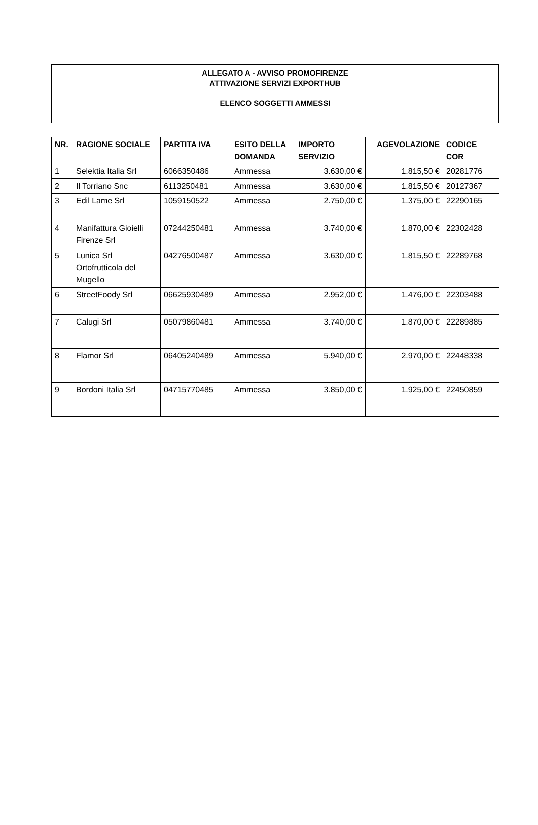ALLEGATO A - AVVISO PROMOFIRENZE
ATTIVAZIONE SERVIZI EXPORTHUB
ELENCO SOGGETTI AMMESSI
| NR. | RAGIONE SOCIALE | PARTITA IVA | ESITO DELLA DOMANDA | IMPORTO SERVIZIO | AGEVOLAZIONE | CODICE COR |
| --- | --- | --- | --- | --- | --- | --- |
| 1 | Selektia Italia Srl | 6066350486 | Ammessa | 3.630,00 € | 1.815,50 € | 20281776 |
| 2 | Il Torriano Snc | 6113250481 | Ammessa | 3.630,00 € | 1.815,50 € | 20127367 |
| 3 | Edil Lame Srl | 1059150522 | Ammessa | 2.750,00 € | 1.375,00 € | 22290165 |
| 4 | Manifattura Gioielli Firenze Srl | 07244250481 | Ammessa | 3.740,00 € | 1.870,00 € | 22302428 |
| 5 | Lunica Srl Ortofrutticola del Mugello | 04276500487 | Ammessa | 3.630,00 € | 1.815,50 € | 22289768 |
| 6 | StreetFoody Srl | 06625930489 | Ammessa | 2.952,00 € | 1.476,00 € | 22303488 |
| 7 | Calugi Srl | 05079860481 | Ammessa | 3.740,00 € | 1.870,00 € | 22289885 |
| 8 | Flamor Srl | 06405240489 | Ammessa | 5.940,00 € | 2.970,00 € | 22448338 |
| 9 | Bordoni Italia Srl | 04715770485 | Ammessa | 3.850,00 € | 1.925,00 € | 22450859 |